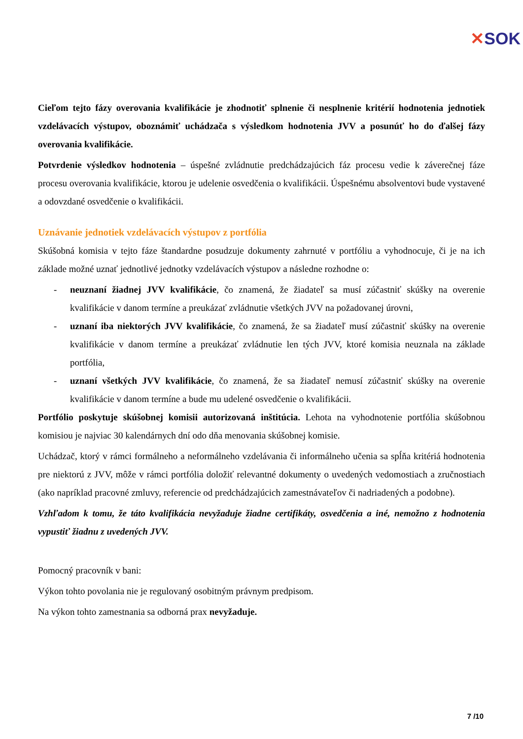✕SOK
Cieľom tejto fázy overovania kvalifikácie je zhodnotiť splnenie či nesplnenie kritérií hodnotenia jednotiek vzdelávacích výstupov, oboznámiť uchádzača s výsledkom hodnotenia JVV a posunúť ho do ďalšej fázy overovania kvalifikácie.
Potvrdenie výsledkov hodnotenia – úspešné zvládnutie predchádzajúcich fáz procesu vedie k záverečnej fáze procesu overovania kvalifikácie, ktorou je udelenie osvedčenia o kvalifikácii. Úspešnému absolventovi bude vystavené a odovzdané osvedčenie o kvalifikácii.
Uznávanie jednotiek vzdelávacích výstupov z portfólia
Skúšobná komisia v tejto fáze štandardne posudzuje dokumenty zahrnuté v portfóliu a vyhodnocuje, či je na ich základe možné uznať jednotlivé jednotky vzdelávacích výstupov a následne rozhodne o:
- neuznaní žiadnej JVV kvalifikácie, čo znamená, že žiadateľ sa musí zúčastniť skúšky na overenie kvalifikácie v danom termíne a preukázať zvládnutie všetkých JVV na požadovanej úrovni,
- uznaní iba niektorých JVV kvalifikácie, čo znamená, že sa žiadateľ musí zúčastniť skúšky na overenie kvalifikácie v danom termíne a preukázať zvládnutie len tých JVV, ktoré komisia neuznala na základe portfólia,
- uznaní všetkých JVV kvalifikácie, čo znamená, že sa žiadateľ nemusí zúčastniť skúšky na overenie kvalifikácie v danom termíne a bude mu udelené osvedčenie o kvalifikácii.
Portfólio poskytuje skúšobnej komisii autorizovaná inštitúcia. Lehota na vyhodnotenie portfólia skúšobnou komisiou je najviac 30 kalendárnych dní odo dňa menovania skúšobnej komisie.
Uchádzač, ktorý v rámci formálneho a neformálneho vzdelávania či informálneho učenia sa spĺňa kritériá hodnotenia pre niektorú z JVV, môže v rámci portfólia doložiť relevantné dokumenty o uvedených vedomostiach a zručnostiach (ako napríklad pracovné zmluvy, referencie od predchádzajúcich zamestnávateľov či nadriadených a podobne).
Vzhľadom k tomu, že táto kvalifikácia nevyžaduje žiadne certifikáty, osvedčenia a iné, nemožno z hodnotenia vypustiť žiadnu z uvedených JVV.
Pomocný pracovník v bani:
Výkon tohto povolania nie je regulovaný osobitným právnym predpisom.
Na výkon tohto zamestnania sa odborná prax nevyžaduje.
7 /10